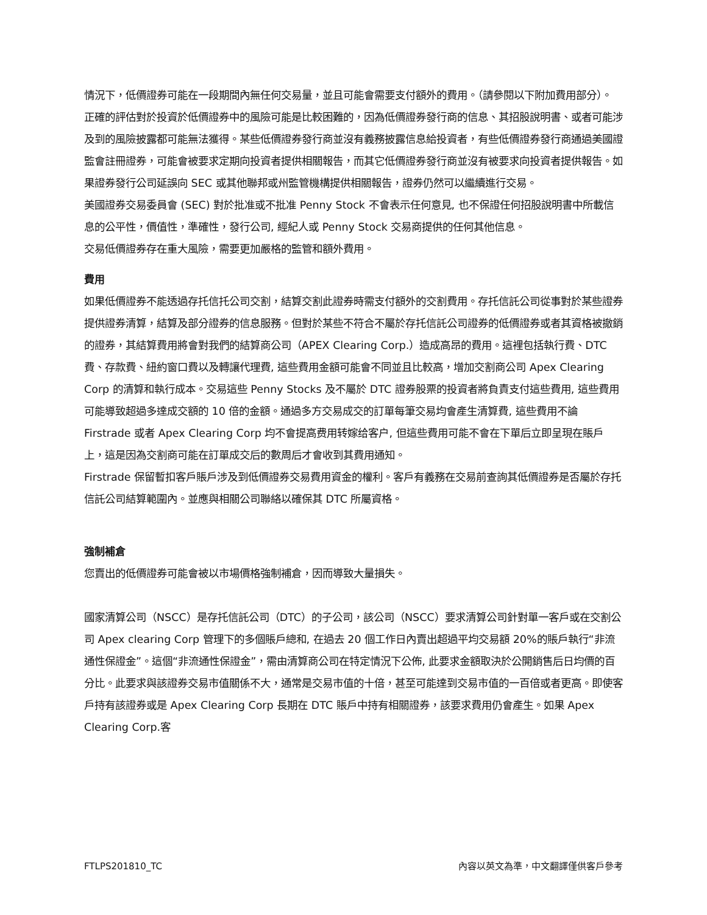情況下，低價證券可能在一段期間內無任何交易量，並且可能會需要支付額外的費用。（請參閱以下附加費用部分）。
正確的評估對於投資於低價證券中的風險可能是比較困難的，因為低價證券發行商的信息、其招股說明書、或者可能涉及到的風險披露都可能無法獲得。某些低價證券發行商並沒有義務披露信息給投資者，有些低價證券發行商通過美國證監會註冊證券，可能會被要求定期向投資者提供相關報告，而其它低價證券發行商並沒有被要求向投資者提供報告。如果證券發行公司延誤向 SEC 或其他聯邦或州監管機構提供相關報告，證券仍然可以繼續進行交易。
美國證券交易委員會 (SEC) 對於批准或不批准 Penny Stock 不會表示任何意見, 也不保證任何招股說明書中所載信息的公平性，價值性，準確性，發行公司, 經紀人或 Penny Stock 交易商提供的任何其他信息。
交易低價證券存在重大風險，需要更加嚴格的監管和額外費用。
費用
如果低價證券不能透過存托信托公司交割，結算交割此證券時需支付額外的交割費用。存托信託公司從事對於某些證券提供證券清算，結算及部分證券的信息服務。但對於某些不符合不屬於存托信託公司證券的低價證券或者其資格被撤銷的證券，其結算費用將會對我們的結算商公司（APEX Clearing Corp.）造成高昂的費用。這裡包括執行費、DTC 費、存款費、紐約窗口費以及轉讓代理費, 這些費用金額可能會不同並且比較高，增加交割商公司 Apex Clearing Corp 的清算和執行成本。交易這些 Penny Stocks 及不屬於 DTC 證券股票的投資者將負責支付這些費用, 這些費用可能導致超過多達成交額的 10 倍的金額。通過多方交易成交的訂單每筆交易均會產生清算費, 這些費用不論 Firstrade 或者 Apex Clearing Corp 均不會提高费用转嫁给客户, 但這些費用可能不會在下單后立即呈現在賬戶上，這是因為交割商可能在訂單成交后的數周后才會收到其費用通知。
Firstrade 保留暫扣客戶賬戶涉及到低價證券交易費用資金的權利。客戶有義務在交易前查詢其低價證券是否屬於存托信託公司結算範圍內。並應與相關公司聯絡以確保其 DTC 所屬資格。
強制補倉
您賣出的低價證券可能會被以市場價格強制補倉，因而導致大量損失。
國家清算公司（NSCC）是存托信託公司（DTC）的子公司，該公司（NSCC）要求清算公司針對單一客戶或在交割公司 Apex clearing Corp 管理下的多個賬戶總和, 在過去 20 個工作日內賣出超過平均交易額 20%的賬戶執行“非流通性保證金”。這個“非流通性保證金”，需由清算商公司在特定情況下公佈, 此要求金額取決於公開銷售后日均價的百分比。此要求與該證券交易市值關係不大，通常是交易市值的十倍，甚至可能達到交易市值的一百倍或者更高。即使客戶持有該證券或是 Apex Clearing Corp 長期在 DTC 賬戶中持有相關證券，該要求費用仍會產生。如果 Apex Clearing Corp.客
FTLPS201810_TC 內容以英文為準，中文翻譯僅供客戶參考